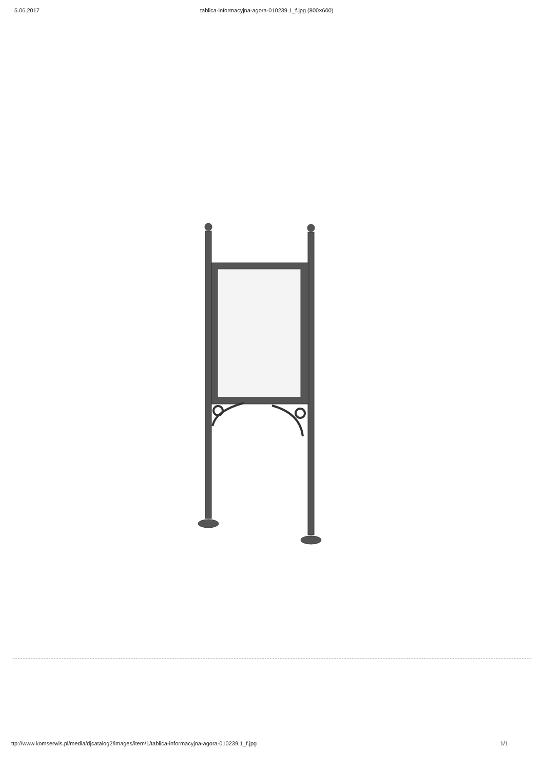5.06.2017 tablica-informacyjna-agora-010239.1_f.jpg (800×600)
ttp://www.komserwis.pl/media/djcatalog2/images/item/1/tablica-informacyjna-agora-010239.1_f.jpg 1/1